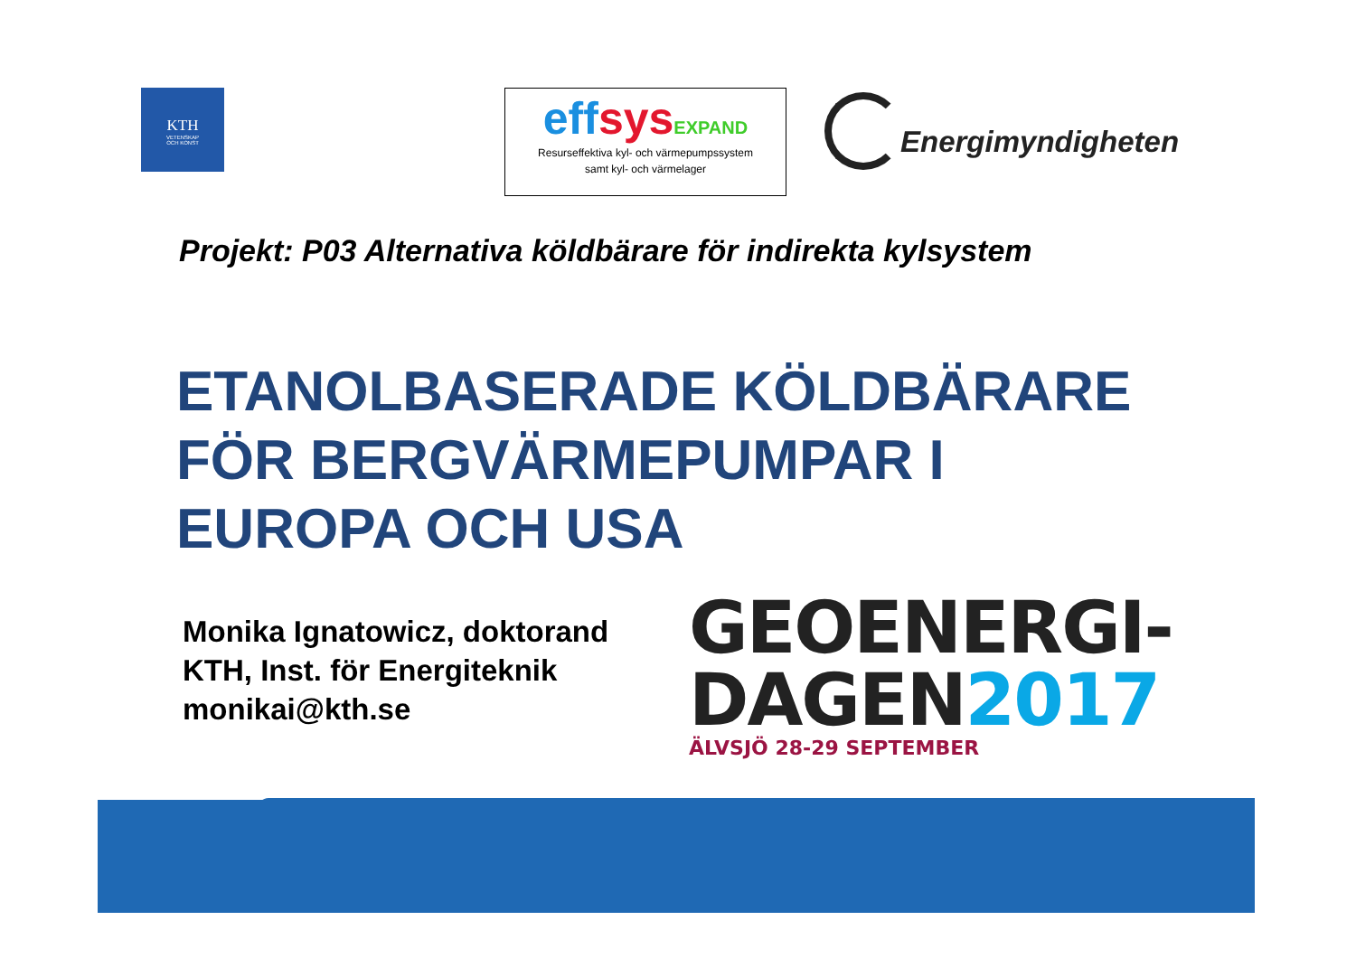KTH
VETENSKAP
OCH KONST
effsys EXPAND
Resurseffektiva kyl- och värmepumpssystem
samt kyl- och värmelager
Energimyndigheten
Projekt: P03 Alternativa köldbärare för indirekta kylsystem
ETANOLBASERADE KÖLDBÄRARE
FÖR BERGVÄRMEPUMPAR I
EUROPA OCH USA
Monika Ignatowicz, doktorand
KTH, Inst. för Energiteknik
monikai@kth.se
GEOENERGI-
DAGEN2017
ÄLVSJÖ 28-29 SEPTEMBER